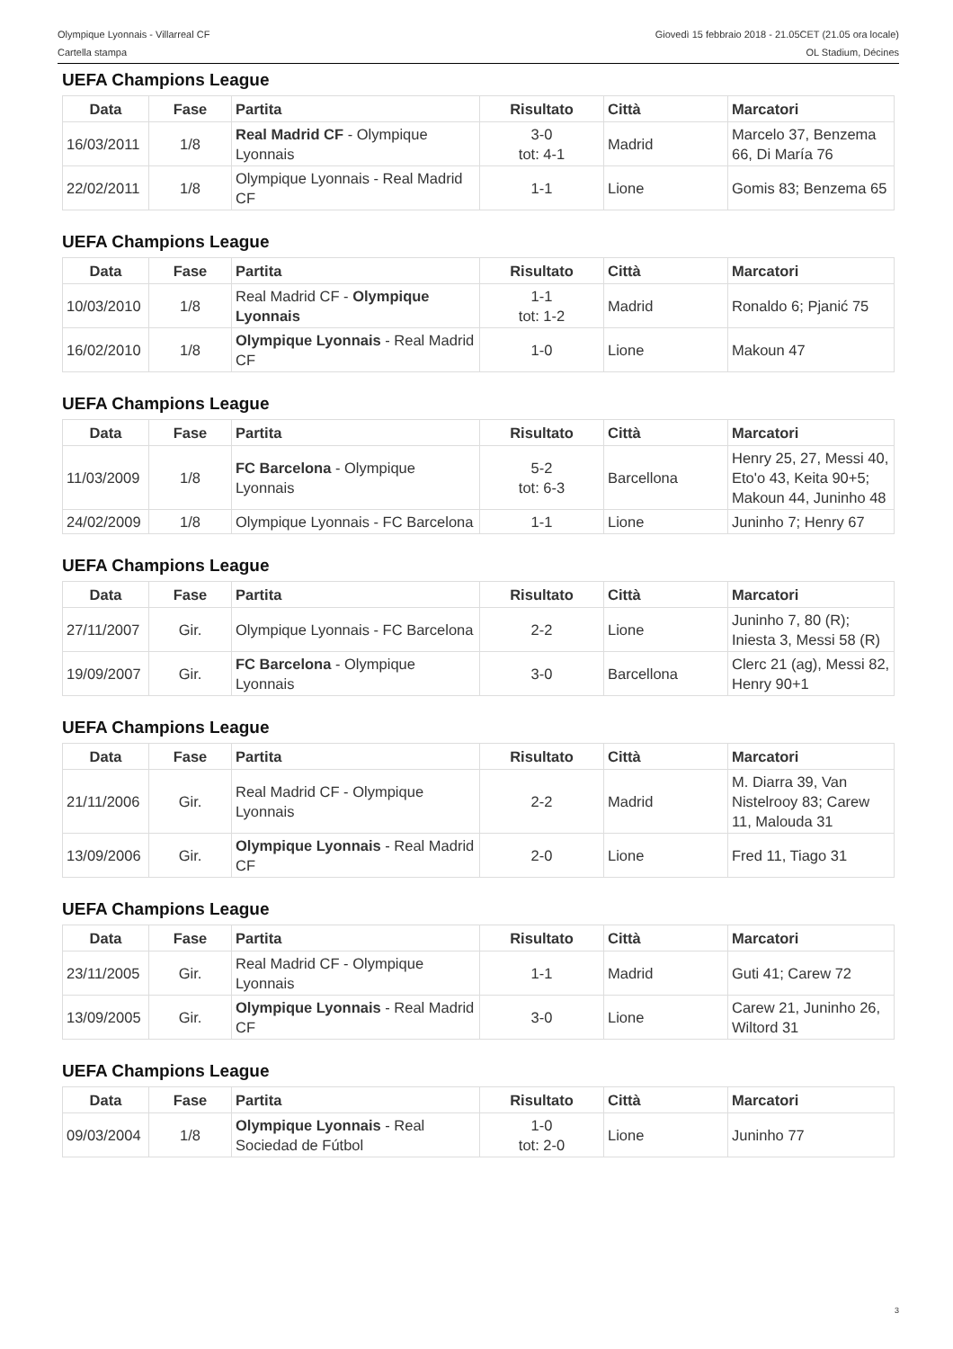Olympique Lyonnais - Villarreal CF
Cartella stampa
Giovedì 15 febbraio 2018 - 21.05CET (21.05 ora locale)
OL Stadium, Décines
UEFA Champions League
| Data | Fase | Partita | Risultato | Città | Marcatori |
| --- | --- | --- | --- | --- | --- |
| 16/03/2011 | 1/8 | Real Madrid CF - Olympique Lyonnais | 3-0 tot: 4-1 | Madrid | Marcelo 37, Benzema 66, Di María 76 |
| 22/02/2011 | 1/8 | Olympique Lyonnais - Real Madrid CF | 1-1 | Lione | Gomis 83; Benzema 65 |
UEFA Champions League
| Data | Fase | Partita | Risultato | Città | Marcatori |
| --- | --- | --- | --- | --- | --- |
| 10/03/2010 | 1/8 | Real Madrid CF - Olympique Lyonnais | 1-1 tot: 1-2 | Madrid | Ronaldo 6; Pjanić 75 |
| 16/02/2010 | 1/8 | Olympique Lyonnais - Real Madrid CF | 1-0 | Lione | Makoun 47 |
UEFA Champions League
| Data | Fase | Partita | Risultato | Città | Marcatori |
| --- | --- | --- | --- | --- | --- |
| 11/03/2009 | 1/8 | FC Barcelona - Olympique Lyonnais | 5-2 tot: 6-3 | Barcellona | Henry 25, 27, Messi 40, Eto'o 43, Keita 90+5; Makoun 44, Juninho 48 |
| 24/02/2009 | 1/8 | Olympique Lyonnais - FC Barcelona | 1-1 | Lione | Juninho 7; Henry 67 |
UEFA Champions League
| Data | Fase | Partita | Risultato | Città | Marcatori |
| --- | --- | --- | --- | --- | --- |
| 27/11/2007 | Gir. | Olympique Lyonnais - FC Barcelona | 2-2 | Lione | Juninho 7, 80 (R); Iniesta 3, Messi 58 (R) |
| 19/09/2007 | Gir. | FC Barcelona - Olympique Lyonnais | 3-0 | Barcellona | Clerc 21 (ag), Messi 82, Henry 90+1 |
UEFA Champions League
| Data | Fase | Partita | Risultato | Città | Marcatori |
| --- | --- | --- | --- | --- | --- |
| 21/11/2006 | Gir. | Real Madrid CF - Olympique Lyonnais | 2-2 | Madrid | M. Diarra 39, Van Nistelrooy 83; Carew 11, Malouda 31 |
| 13/09/2006 | Gir. | Olympique Lyonnais - Real Madrid CF | 2-0 | Lione | Fred 11, Tiago 31 |
UEFA Champions League
| Data | Fase | Partita | Risultato | Città | Marcatori |
| --- | --- | --- | --- | --- | --- |
| 23/11/2005 | Gir. | Real Madrid CF - Olympique Lyonnais | 1-1 | Madrid | Guti 41; Carew 72 |
| 13/09/2005 | Gir. | Olympique Lyonnais - Real Madrid CF | 3-0 | Lione | Carew 21, Juninho 26, Wiltord 31 |
UEFA Champions League
| Data | Fase | Partita | Risultato | Città | Marcatori |
| --- | --- | --- | --- | --- | --- |
| 09/03/2004 | 1/8 | Olympique Lyonnais - Real Sociedad de Fútbol | 1-0 tot: 2-0 | Lione | Juninho 77 |
3